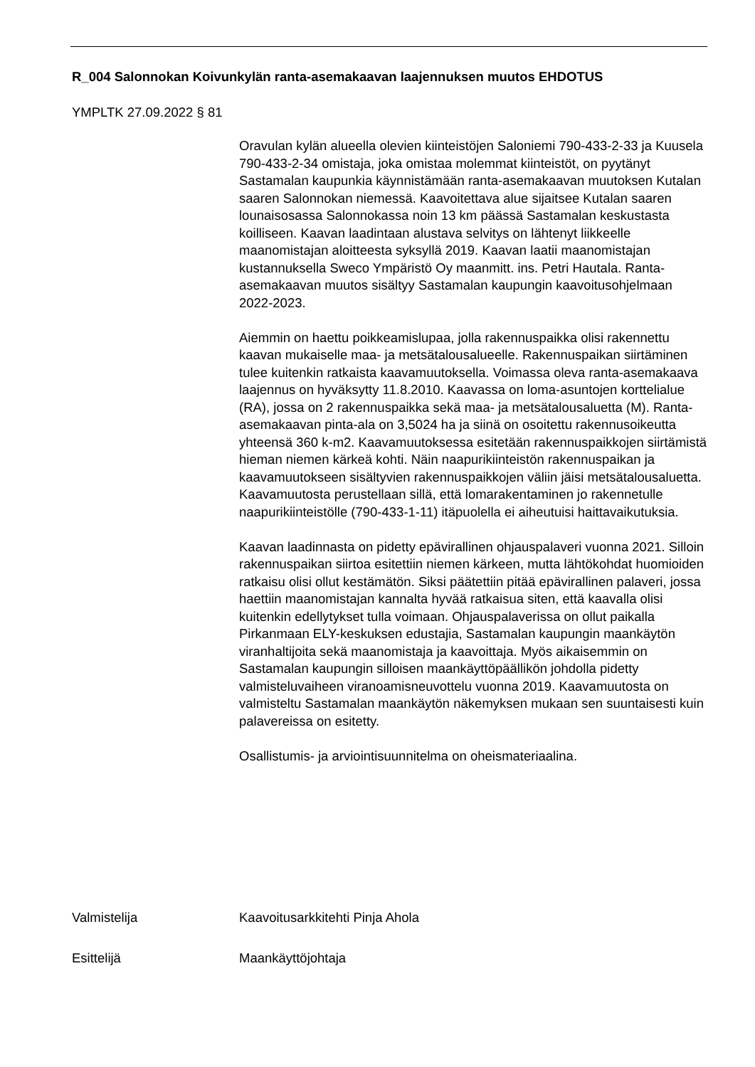R_004 Salonnokan Koivunkylän ranta-asemakaavan laajennuksen muutos EHDOTUS
YMPLTK 27.09.2022 § 81
Oravulan kylän alueella olevien kiinteistöjen Saloniemi 790-433-2-33 ja Kuusela 790-433-2-34 omistaja, joka omistaa molemmat kiinteistöt, on pyytänyt Sastamalan kaupunkia käynnistämään ranta-asemakaavan muutoksen Kutalan saaren Salonnokan niemessä. Kaavoitettava alue sijaitsee Kutalan saaren lounaisosassa Salonnokassa noin 13 km päässä Sastamalan keskustasta koilliseen. Kaavan laadintaan alustava selvitys on lähtenyt liikkeelle maanomistajan aloitteesta syksyllä 2019. Kaavan laatii maanomistajan kustannuksella Sweco Ympäristö Oy maanmitt. ins. Petri Hautala. Ranta-asemakaavan muutos sisältyy Sastamalan kaupungin kaavoitusohjelmaan 2022-2023.
Aiemmin on haettu poikkeamislupaa, jolla rakennuspaikka olisi rakennettu kaavan mukaiselle maa- ja metsätalousalueelle. Rakennuspaikan siirtäminen tulee kuitenkin ratkaista kaavamuutoksella. Voimassa oleva ranta-asemakaava laajennus on hyväksytty 11.8.2010. Kaavassa on loma-asuntojen korttelialue (RA), jossa on 2 rakennuspaikka sekä maa- ja metsätalousaluetta (M). Ranta-asemakaavan pinta-ala on 3,5024 ha ja siinä on osoitettu rakennusoikeutta yhteensä 360 k-m2. Kaavamuutoksessa esitetään rakennuspaikkojen siirtämistä hieman niemen kärkeä kohti. Näin naapurikiinteistön rakennuspaikan ja kaavamuutokseen sisältyvien rakennuspaikkojen väliin jäisi metsätalousaluetta. Kaavamuutosta perustellaan sillä, että lomarakentaminen jo rakennetulle naapurikiinteistölle (790-433-1-11) itäpuolella ei aiheutuisi haittavaikutuksia.
Kaavan laadinnasta on pidetty epävirallinen ohjauspalaveri vuonna 2021. Silloin rakennuspaikan siirtoa esitettiin niemen kärkeen, mutta lähtökohdat huomioiden ratkaisu olisi ollut kestämätön. Siksi päätettiin pitää epävirallinen palaveri, jossa haettiin maanomistajan kannalta hyvää ratkaisua siten, että kaavalla olisi kuitenkin edellytykset tulla voimaan. Ohjauspalaverissa on ollut paikalla Pirkanmaan ELY-keskuksen edustajia, Sastamalan kaupungin maankäytön viranhaltijoita sekä maanomistaja ja kaavoittaja. Myös aikaisemmin on Sastamalan kaupungin silloisen maankäyttöpäällikön johdolla pidetty valmisteluvaiheen viranoamisneuvottelu vuonna 2019. Kaavamuutosta on valmisteltu Sastamalan maankäytön näkemyksen mukaan sen suuntaisesti kuin palavereissa on esitetty.
Osallistumis- ja arviointisuunnitelma on oheismateriaalina.
Valmistelija Kaavoitusarkkitehti Pinja Ahola
Esittelijä Maankäyttöjohtaja